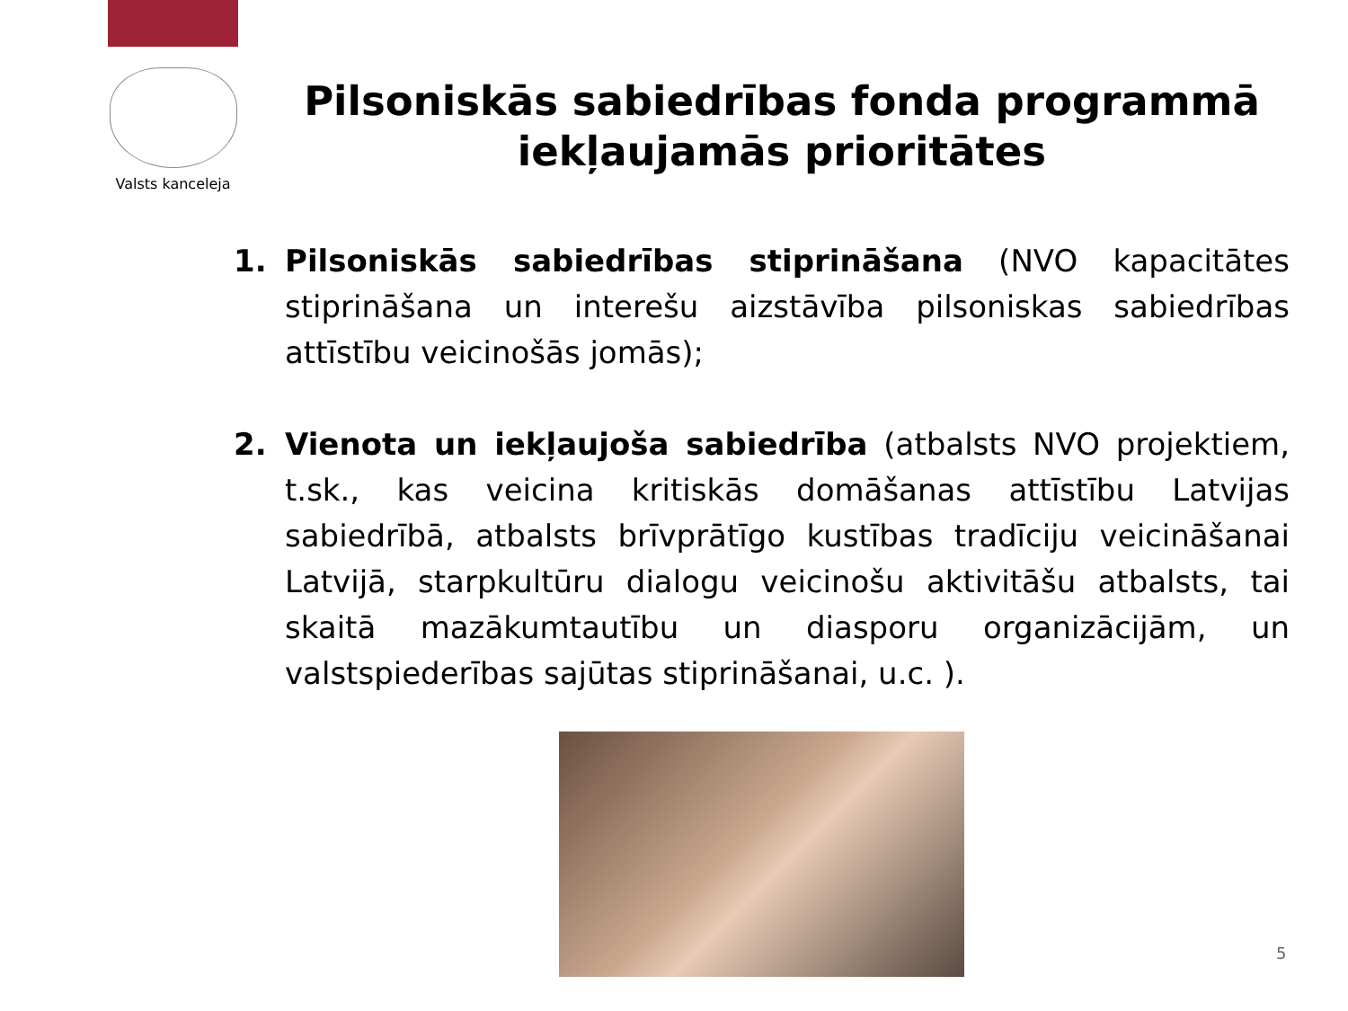Valsts kanceleja
Pilsoniskās sabiedrības fonda programmā iekļaujamās prioritātes
1. Pilsoniskās sabiedrības stiprināšana (NVO kapacitātes stiprināšana un interešu aizstāvība pilsoniskas sabiedrības attīstību veicinošās jomās);
2. Vienota un iekļaujoša sabiedrība (atbalsts NVO projektiem, t.sk., kas veicina kritiskās domāšanas attīstību Latvijas sabiedrībā, atbalsts brīvprātīgo kustības tradīciju veicināšanai Latvijā, starpkultūru dialogu veicinošu aktivitāšu atbalsts, tai skaitā mazākumtautību un diasporu organizācijām, un valstspiederības sajūtas stiprināšanai, u.c. ).
5